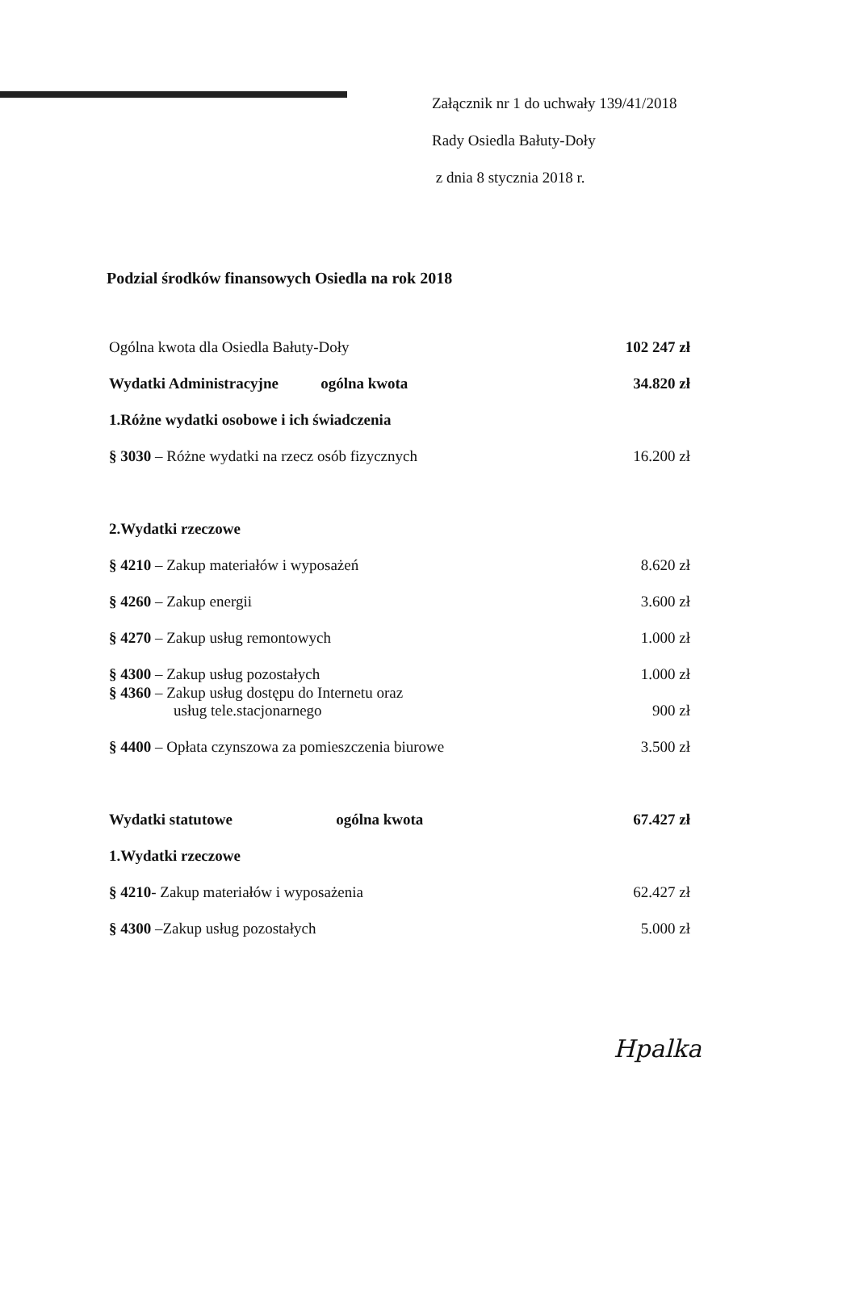Załącznik nr 1 do uchwały 139/41/2018
Rady Osiedla Bałuty-Doły
z dnia 8 stycznia 2018 r.
Podzial środków finansowych Osiedla na rok 2018
| Ogólna kwota dla Osiedla Bałuty-Doły | 102 247 zł |
| Wydatki Administracyjne ogólna kwota | 34.820 zł |
| 1.Różne wydatki osobowe i ich świadczenia | |
| § 3030 – Różne wydatki na rzecz osób fizycznych | 16.200 zł |
| 2.Wydatki rzeczowe | |
| § 4210 – Zakup materiałów i wyposażeń | 8.620 zł |
| § 4260 – Zakup energii | 3.600 zł |
| § 4270 – Zakup usług remontowych | 1.000 zł |
| § 4300 – Zakup usług pozostałych | 1.000 zł |
| § 4360 – Zakup usług dostępu do Internetu oraz usług tele.stacjonarnego | 900 zł |
| § 4400 – Opłata czynszowa za pomieszczenia biurowe | 3.500 zł |
| Wydatki statutowe ogólna kwota | 67.427 zł |
| 1.Wydatki rzeczowe | |
| § 4210 - Zakup materiałów i wyposażenia | 62.427 zł |
| § 4300 –Zakup usług pozostałych | 5.000 zł |
Hpalka